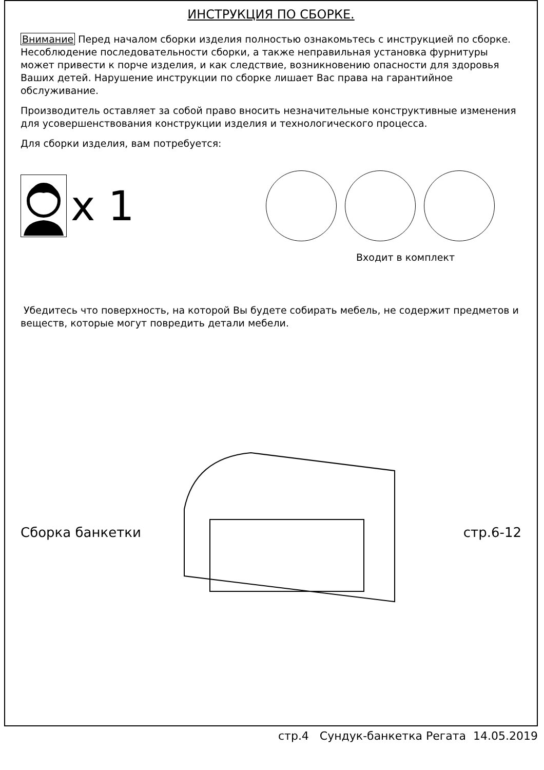ИНСТРУКЦИЯ ПО СБОРКЕ.
Внимание Перед началом сборки изделия полностью ознакомьтесь с инструкцией по сборке. Несоблюдение последовательности сборки, а также неправильная установка фурнитуры может привести к порче изделия, и как следствие, возникновению опасности для здоровья Ваших детей. Нарушение инструкции по сборке лишает Вас права на гарантийное обслуживание.
Производитель оставляет за собой право вносить незначительные конструктивные изменения для усовершенствования конструкции изделия и технологического процесса.
Для сборки изделия, вам потребуется:
x 1
Входит в комплект
Убедитесь что поверхность, на которой Вы будете собирать мебель, не содержит предметов и веществ, которые могут повредить детали мебели.
Сборка банкетки стр.6-12
стр.4 Сундук-банкетка Регата 14.05.2019